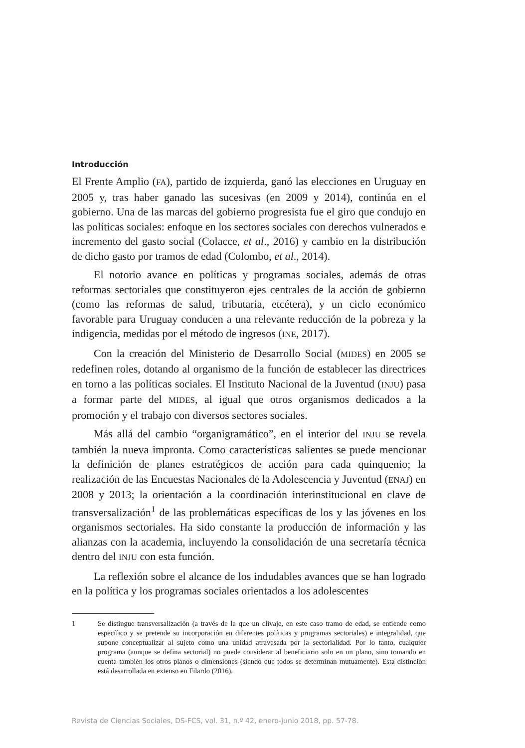Introducción
El Frente Amplio (FA), partido de izquierda, ganó las elecciones en Uruguay en 2005 y, tras haber ganado las sucesivas (en 2009 y 2014), continúa en el gobierno. Una de las marcas del gobierno progresista fue el giro que condujo en las políticas sociales: enfoque en los sectores sociales con derechos vulnerados e incremento del gasto social (Colacce, et al., 2016) y cambio en la distribución de dicho gasto por tramos de edad (Colombo, et al., 2014).
El notorio avance en políticas y programas sociales, además de otras reformas sectoriales que constituyeron ejes centrales de la acción de gobierno (como las reformas de salud, tributaria, etcétera), y un ciclo económico favorable para Uruguay conducen a una relevante reducción de la pobreza y la indigencia, medidas por el método de ingresos (INE, 2017).
Con la creación del Ministerio de Desarrollo Social (MIDES) en 2005 se redefinen roles, dotando al organismo de la función de establecer las directrices en torno a las políticas sociales. El Instituto Nacional de la Juventud (INJU) pasa a formar parte del MIDES, al igual que otros organismos dedicados a la promoción y el trabajo con diversos sectores sociales.
Más allá del cambio “organigramático”, en el interior del INJU se revela también la nueva impronta. Como características salientes se puede mencionar la definición de planes estratégicos de acción para cada quinquenio; la realización de las Encuestas Nacionales de la Adolescencia y Juventud (ENAJ) en 2008 y 2013; la orientación a la coordinación interinstitucional en clave de transversalización<sup>1</sup> de las problemáticas específicas de los y las jóvenes en los organismos sectoriales. Ha sido constante la producción de información y las alianzas con la academia, incluyendo la consolidación de una secretaría técnica dentro del INJU con esta función.
La reflexión sobre el alcance de los indudables avances que se han logrado en la política y los programas sociales orientados a los adolescentes
1 Se distingue transversalización (a través de la que un clivaje, en este caso tramo de edad, se entiende como específico y se pretende su incorporación en diferentes políticas y programas sectoriales) e integralidad, que supone conceptualizar al sujeto como una unidad atravesada por la sectorialidad. Por lo tanto, cualquier programa (aunque se defina sectorial) no puede considerar al beneficiario solo en un plano, sino tomando en cuenta también los otros planos o dimensiones (siendo que todos se determinan mutuamente). Esta distinción está desarrollada en extenso en Filardo (2016).
Revista de Ciencias Sociales, DS-FCS, vol. 31, n.º 42, enero-junio 2018, pp. 57-78.